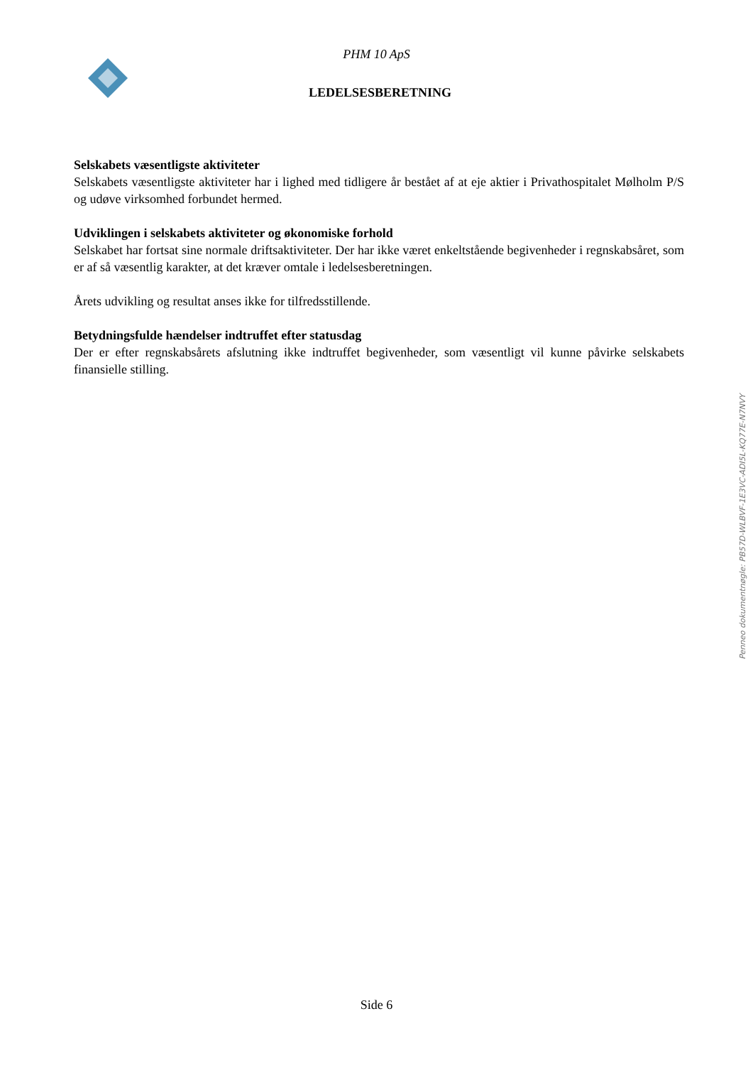PHM 10 ApS
LEDELSESBERETNING
Selskabets væsentligste aktiviteter
Selskabets væsentligste aktiviteter har i lighed med tidligere år bestået af at eje aktier i Privathospitalet Mølholm P/S og udøve virksomhed forbundet hermed.
Udviklingen i selskabets aktiviteter og økonomiske forhold
Selskabet har fortsat sine normale driftsaktiviteter. Der har ikke været enkeltstående begivenheder i regnskabsåret, som er af så væsentlig karakter, at det kræver omtale i ledelsesberetningen.
Årets udvikling og resultat anses ikke for tilfredsstillende.
Betydningsfulde hændelser indtruffet efter statusdag
Der er efter regnskabsårets afslutning ikke indtruffet begivenheder, som væsentligt vil kunne påvirke selskabets finansielle stilling.
Penneo dokumentnøgle: PB57D-WLBVF-1E3VC-ADI5L-KQ77E-N7NVY
Side 6